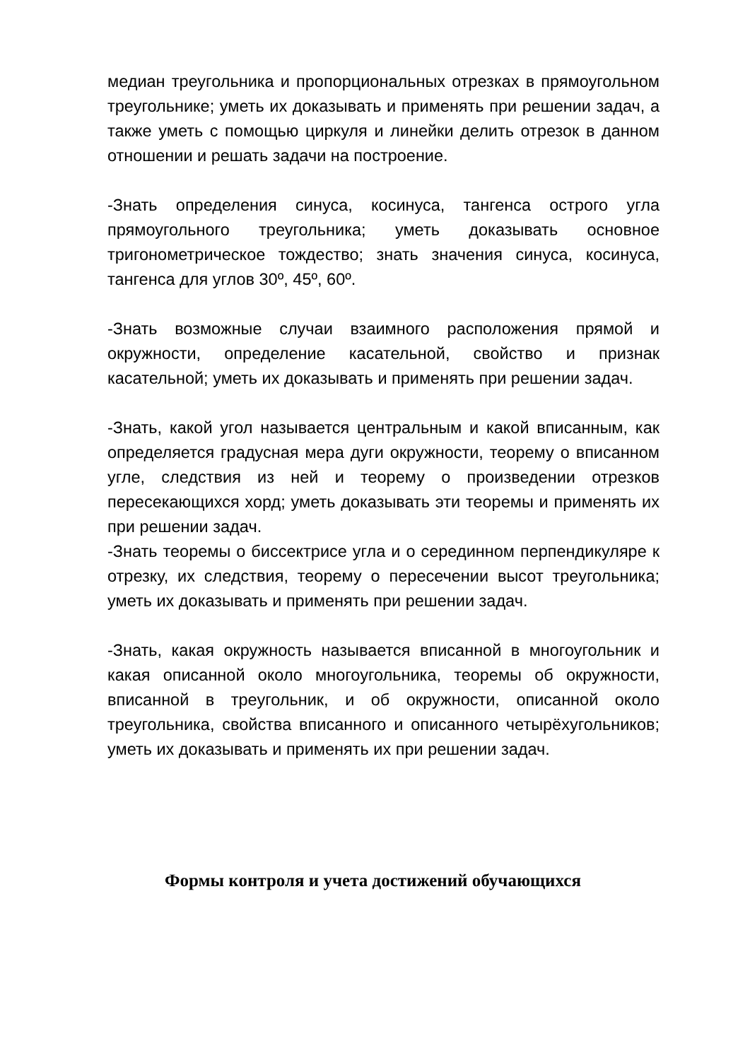медиан треугольника и пропорциональных отрезках в прямоугольном треугольнике; уметь их доказывать и применять при решении задач, а также уметь с помощью циркуля и линейки делить отрезок в данном отношении и решать задачи на построение.
-Знать определения синуса, косинуса, тангенса острого угла прямоугольного треугольника; уметь доказывать основное тригонометрическое тождество; знать значения синуса, косинуса, тангенса для углов 30º, 45º, 60º.
-Знать возможные случаи взаимного расположения прямой и окружности, определение касательной, свойство и признак касательной; уметь их доказывать и применять при решении задач.
-Знать, какой угол называется центральным и какой вписанным, как определяется градусная мера дуги окружности, теорему о вписанном угле, следствия из ней и теорему о произведении отрезков пересекающихся хорд; уметь доказывать эти теоремы и применять их при решении задач.
-Знать теоремы о биссектрисе угла и о серединном перпендикуляре к отрезку, их следствия, теорему о пересечении высот треугольника; уметь их доказывать и применять при решении задач.
-Знать, какая окружность называется вписанной в многоугольник и какая описанной около многоугольника, теоремы об окружности, вписанной в треугольник, и об окружности, описанной около треугольника, свойства вписанного и описанного четырёхугольников; уметь их доказывать и применять их при решении задач.
Формы контроля и учета достижений обучающихся